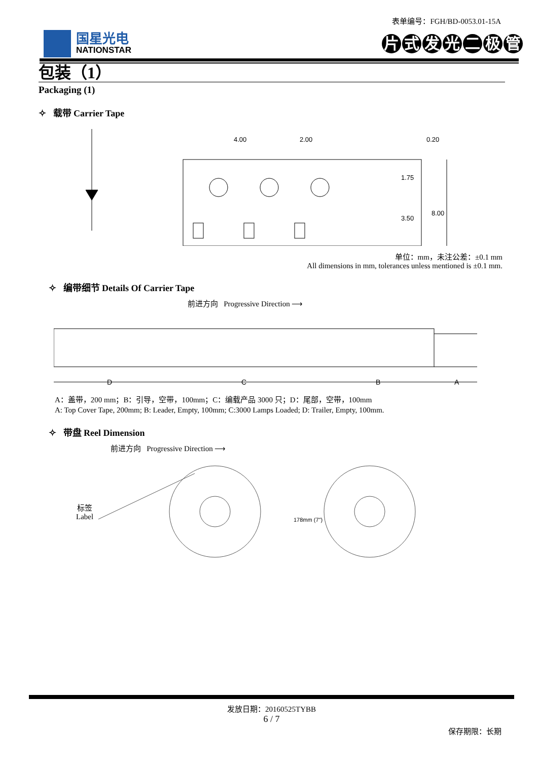表单编号：FGH/BD-0053.01-15A
国星光电
NATIONSTAR
片式发光二极管
包装（1）
Packaging (1)
✧ 载带 Carrier Tape
4.00
2.00
0.20
1.75
3.50
8.00
单位：mm，未注公差：±0.1 mm
All dimensions in mm, tolerances unless mentioned is ±0.1 mm.
✧ 编带细节 Details Of Carrier Tape
前进方向 Progressive Direction ⟶
D
C
B
A
A：盖带，200 mm；B：引导，空带，100mm；C：编载产品 3000 只；D：尾部，空带，100mm
A: Top Cover Tape, 200mm; B: Leader, Empty, 100mm; C:3000 Lamps Loaded; D: Trailer, Empty, 100mm.
✧ 带盘 Reel Dimension
前进方向 Progressive Direction ⟶
标签
Label
178mm (7")
发放日期：20160525TYBB
6 / 7
保存期限：长期